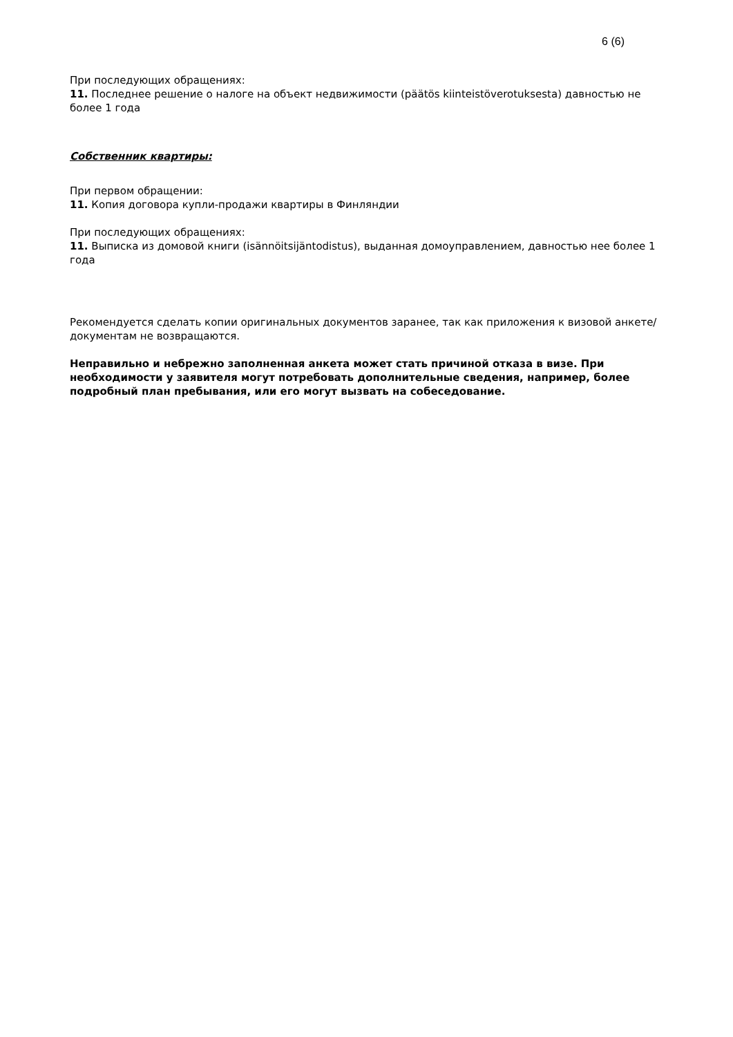6 (6)
При последующих обращениях:
11. Последнее решение о налоге на объект недвижимости (päätös kiinteistöverotuksesta) давностью не более 1 года
Собственник квартиры:
При первом обращении:
11. Копия договора купли-продажи квартиры в Финляндии
При последующих обращениях:
11. Выписка из домовой книги (isännöitsijäntodistus), выданная домоуправлением, давностью нее более 1 года
Рекомендуется сделать копии оригинальных документов заранее, так как приложения к визовой анкете/документам не возвращаются.
Неправильно и небрежно заполненная анкета может стать причиной отказа в визе. При необходимости у заявителя могут потребовать дополнительные сведения, например, более подробный план пребывания, или его могут вызвать на собеседование.